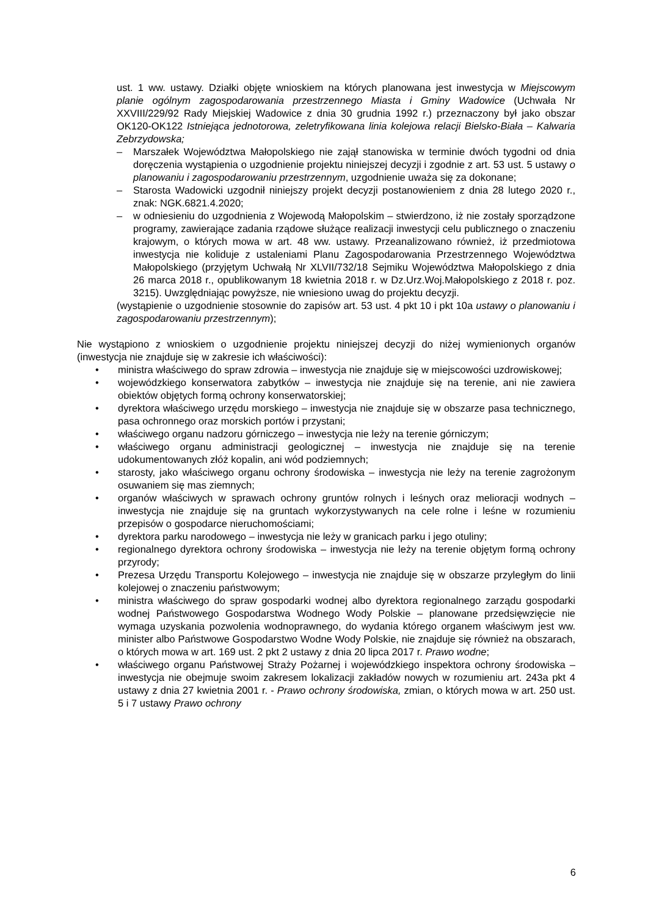ust. 1 ww. ustawy. Działki objęte wnioskiem na których planowana jest inwestycja w Miejscowym planie ogólnym zagospodarowania przestrzennego Miasta i Gminy Wadowice (Uchwała Nr XXVIII/229/92 Rady Miejskiej Wadowice z dnia 30 grudnia 1992 r.) przeznaczony był jako obszar OK120-OK122 Istniejąca jednotorowa, zeletryfikowana linia kolejowa relacji Bielsko-Biała – Kalwaria Zebrzydowska;
– Marszałek Województwa Małopolskiego nie zajął stanowiska w terminie dwóch tygodni od dnia doręczenia wystąpienia o uzgodnienie projektu niniejszej decyzji i zgodnie z art. 53 ust. 5 ustawy o planowaniu i zagospodarowaniu przestrzennym, uzgodnienie uważa się za dokonane;
– Starosta Wadowicki uzgodnił niniejszy projekt decyzji postanowieniem z dnia 28 lutego 2020 r., znak: NGK.6821.4.2020;
– w odniesieniu do uzgodnienia z Wojewodą Małopolskim – stwierdzono, iż nie zostały sporządzone programy, zawierające zadania rządowe służące realizacji inwestycji celu publicznego o znaczeniu krajowym, o których mowa w art. 48 ww. ustawy. Przeanalizowano również, iż przedmiotowa inwestycja nie koliduje z ustaleniami Planu Zagospodarowania Przestrzennego Województwa Małopolskiego (przyjętym Uchwałą Nr XLVII/732/18 Sejmiku Województwa Małopolskiego z dnia 26 marca 2018 r., opublikowanym 18 kwietnia 2018 r. w Dz.Urz.Woj.Małopolskiego z 2018 r. poz. 3215). Uwzględniając powyższe, nie wniesiono uwag do projektu decyzji.
(wystąpienie o uzgodnienie stosownie do zapisów art. 53 ust. 4 pkt 10 i pkt 10a ustawy o planowaniu i zagospodarowaniu przestrzennym);
Nie wystąpiono z wnioskiem o uzgodnienie projektu niniejszej decyzji do niżej wymienionych organów (inwestycja nie znajduje się w zakresie ich właściwości):
• ministra właściwego do spraw zdrowia – inwestycja nie znajduje się w miejscowości uzdrowiskowej;
• wojewódzkiego konserwatora zabytków – inwestycja nie znajduje się na terenie, ani nie zawiera obiektów objętych formą ochrony konserwatorskiej;
• dyrektora właściwego urzędu morskiego – inwestycja nie znajduje się w obszarze pasa technicznego, pasa ochronnego oraz morskich portów i przystani;
• właściwego organu nadzoru górniczego – inwestycja nie leży na terenie górniczym;
• właściwego organu administracji geologicznej – inwestycja nie znajduje się na terenie udokumentowanych złóż kopalin, ani wód podziemnych;
• starosty, jako właściwego organu ochrony środowiska – inwestycja nie leży na terenie zagrożonym osuwaniem się mas ziemnych;
• organów właściwych w sprawach ochrony gruntów rolnych i leśnych oraz melioracji wodnych – inwestycja nie znajduje się na gruntach wykorzystywanych na cele rolne i leśne w rozumieniu przepisów o gospodarce nieruchomościami;
• dyrektora parku narodowego – inwestycja nie leży w granicach parku i jego otuliny;
• regionalnego dyrektora ochrony środowiska – inwestycja nie leży na terenie objętym formą ochrony przyrody;
• Prezesa Urzędu Transportu Kolejowego – inwestycja nie znajduje się w obszarze przyległym do linii kolejowej o znaczeniu państwowym;
• ministra właściwego do spraw gospodarki wodnej albo dyrektora regionalnego zarządu gospodarki wodnej Państwowego Gospodarstwa Wodnego Wody Polskie – planowane przedsięwzięcie nie wymaga uzyskania pozwolenia wodnoprawnego, do wydania którego organem właściwym jest ww. minister albo Państwowe Gospodarstwo Wodne Wody Polskie, nie znajduje się również na obszarach, o których mowa w art. 169 ust. 2 pkt 2 ustawy z dnia 20 lipca 2017 r. Prawo wodne;
• właściwego organu Państwowej Straży Pożarnej i wojewódzkiego inspektora ochrony środowiska – inwestycja nie obejmuje swoim zakresem lokalizacji zakładów nowych w rozumieniu art. 243a pkt 4 ustawy z dnia 27 kwietnia 2001 r. - Prawo ochrony środowiska, zmian, o których mowa w art. 250 ust. 5 i 7 ustawy Prawo ochrony
6